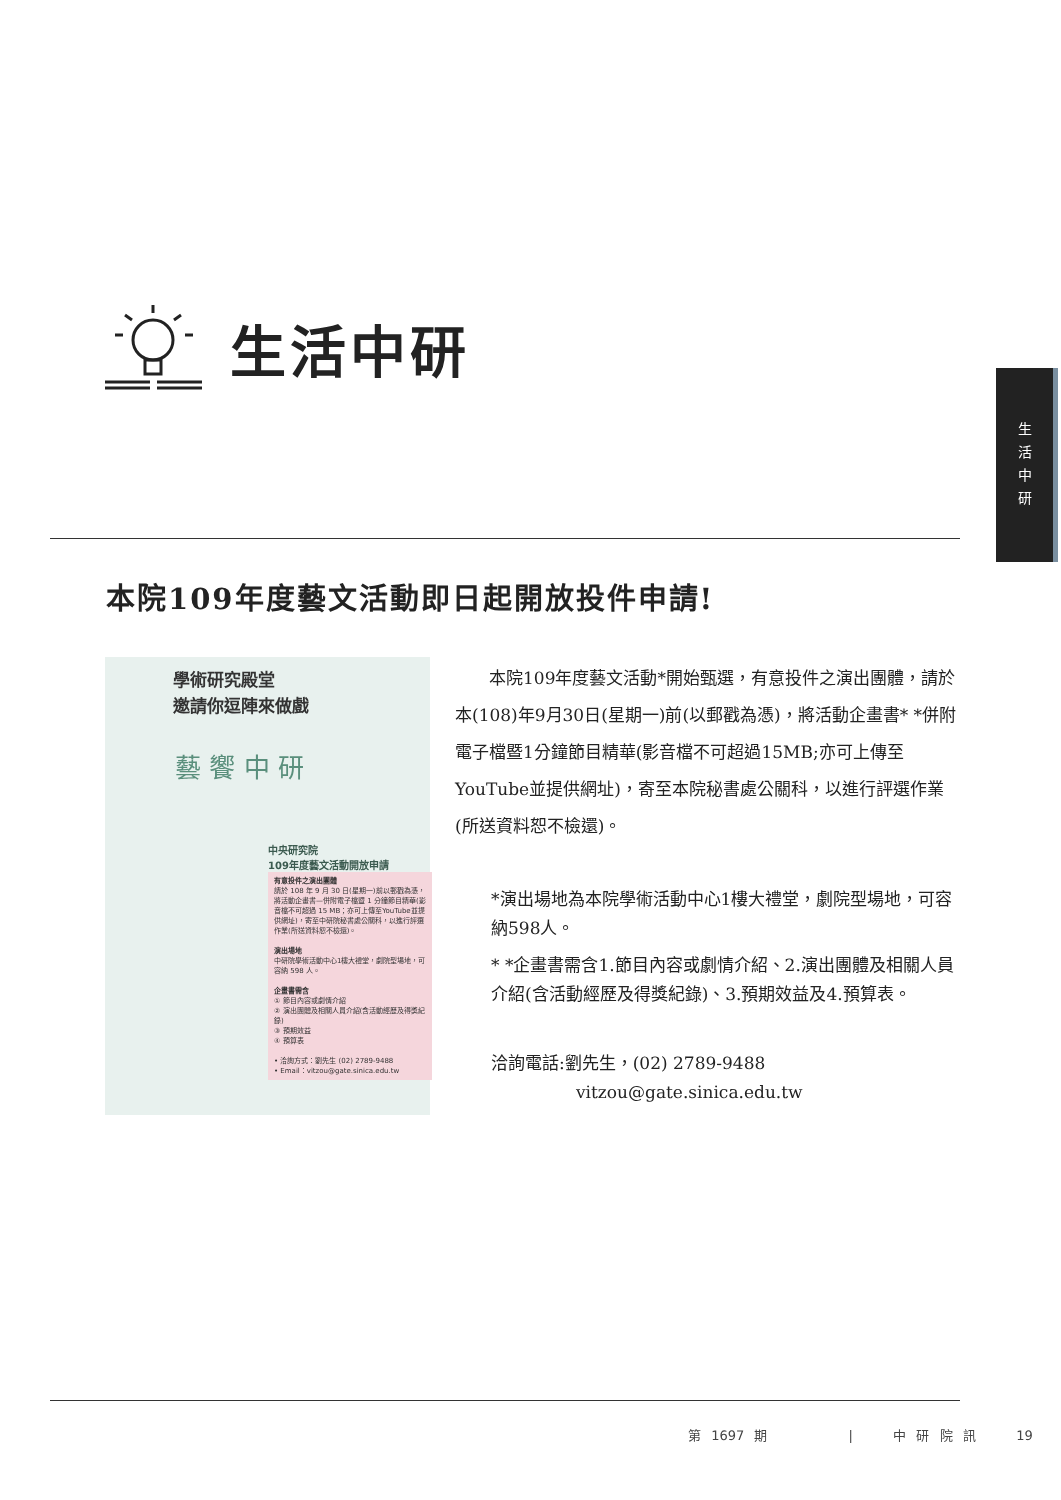生活中研
生
活
中
研
本院109年度藝文活動即日起開放投件申請!
學術研究殿堂
邀請你逗陣來做戲
中央研究院
109年度藝文活動開放申請
有意投件之演出團體
請於 108 年 9 月 30 日(星期一)前以郵戳為憑，將活動企畫書—併附電子檔暨 1 分鐘節目精華(影音檔不可超過 15 MB；亦可上傳至YouTube並提供網址)，寄至中研院秘書處公關科，以進行評選作業(所送資料恕不檢還)。
演出場地
中研院學術活動中心1樓大禮堂，劇院型場地，可容納 598 人。
企畫書需含
① 節目內容或劇情介紹
② 演出團體及相關人員介紹(含活動經歷及得獎紀錄)
③ 預期效益
④ 預算表
• 洽詢方式：劉先生 (02) 2789-9488
• Email：vitzou@gate.sinica.edu.tw
藝 饗 中 研
本院109年度藝文活動*開始甄選，有意投件之演出團體，請於本(108)年9月30日(星期一)前(以郵戳為憑)，將活動企畫書* *併附電子檔暨1分鐘節目精華(影音檔不可超過15MB;亦可上傳至YouTube並提供網址)，寄至本院秘書處公關科，以進行評選作業(所送資料恕不檢還)。
*演出場地為本院學術活動中心1樓大禮堂，劇院型場地，可容納598人。
* *企畫書需含1.節目內容或劇情介紹、2.演出團體及相關人員介紹(含活動經歷及得獎紀錄)、3.預期效益及4.預算表。
洽詢電話:劉先生，(02) 2789-9488
vitzou@gate.sinica.edu.tw
第 1697 期 | 中 研 院 訊 19